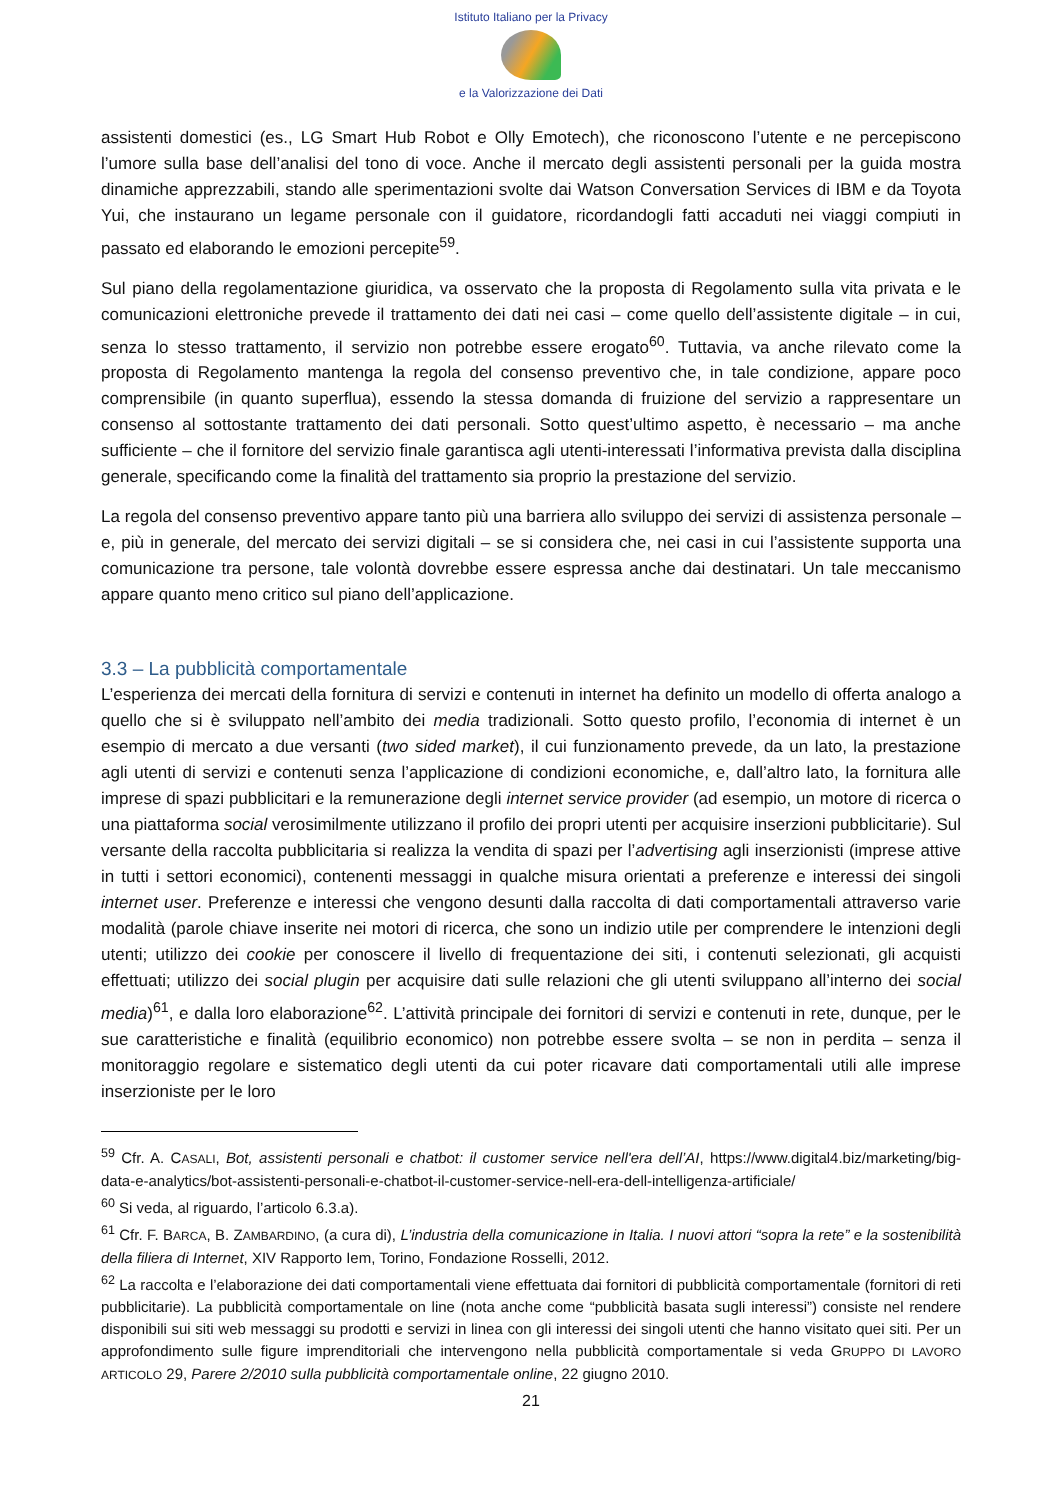Istituto Italiano per la Privacy
e la Valorizzazione dei Dati
assistenti domestici (es., LG Smart Hub Robot e Olly Emotech), che riconoscono l’utente e ne percepiscono l’umore sulla base dell’analisi del tono di voce. Anche il mercato degli assistenti personali per la guida mostra dinamiche apprezzabili, stando alle sperimentazioni svolte dai Watson Conversation Services di IBM e da Toyota Yui, che instaurano un legame personale con il guidatore, ricordandogli fatti accaduti nei viaggi compiuti in passato ed elaborando le emozioni percepite<sup>59</sup>.
Sul piano della regolamentazione giuridica, va osservato che la proposta di Regolamento sulla vita privata e le comunicazioni elettroniche prevede il trattamento dei dati nei casi – come quello dell’assistente digitale – in cui, senza lo stesso trattamento, il servizio non potrebbe essere erogato<sup>60</sup>. Tuttavia, va anche rilevato come la proposta di Regolamento mantenga la regola del consenso preventivo che, in tale condizione, appare poco comprensibile (in quanto superflua), essendo la stessa domanda di fruizione del servizio a rappresentare un consenso al sottostante trattamento dei dati personali. Sotto quest’ultimo aspetto, è necessario – ma anche sufficiente – che il fornitore del servizio finale garantisca agli utenti-interessati l’informativa prevista dalla disciplina generale, specificando come la finalità del trattamento sia proprio la prestazione del servizio.
La regola del consenso preventivo appare tanto più una barriera allo sviluppo dei servizi di assistenza personale – e, più in generale, del mercato dei servizi digitali – se si considera che, nei casi in cui l’assistente supporta una comunicazione tra persone, tale volontà dovrebbe essere espressa anche dai destinatari. Un tale meccanismo appare quanto meno critico sul piano dell’applicazione.
3.3 – La pubblicità comportamentale
L’esperienza dei mercati della fornitura di servizi e contenuti in internet ha definito un modello di offerta analogo a quello che si è sviluppato nell’ambito dei media tradizionali. Sotto questo profilo, l’economia di internet è un esempio di mercato a due versanti (two sided market), il cui funzionamento prevede, da un lato, la prestazione agli utenti di servizi e contenuti senza l’applicazione di condizioni economiche, e, dall’altro lato, la fornitura alle imprese di spazi pubblicitari e la remunerazione degli internet service provider (ad esempio, un motore di ricerca o una piattaforma social verosimilmente utilizzano il profilo dei propri utenti per acquisire inserzioni pubblicitarie). Sul versante della raccolta pubblicitaria si realizza la vendita di spazi per l’advertising agli inserzionisti (imprese attive in tutti i settori economici), contenenti messaggi in qualche misura orientati a preferenze e interessi dei singoli internet user. Preferenze e interessi che vengono desunti dalla raccolta di dati comportamentali attraverso varie modalità (parole chiave inserite nei motori di ricerca, che sono un indizio utile per comprendere le intenzioni degli utenti; utilizzo dei cookie per conoscere il livello di frequentazione dei siti, i contenuti selezionati, gli acquisti effettuati; utilizzo dei social plugin per acquisire dati sulle relazioni che gli utenti sviluppano all’interno dei social media)<sup>61</sup>, e dalla loro elaborazione<sup>62</sup>. L’attività principale dei fornitori di servizi e contenuti in rete, dunque, per le sue caratteristiche e finalità (equilibrio economico) non potrebbe essere svolta – se non in perdita – senza il monitoraggio regolare e sistematico degli utenti da cui poter ricavare dati comportamentali utili alle imprese inserzioniste per le loro
<sup>59</sup> Cfr. A. CASALI, Bot, assistenti personali e chatbot: il customer service nell'era dell’AI, https://www.digital4.biz/marketing/big-data-e-analytics/bot-assistenti-personali-e-chatbot-il-customer-service-nell-era-dell-intelligenza-artificiale/
<sup>60</sup> Si veda, al riguardo, l’articolo 6.3.a).
<sup>61</sup> Cfr. F. BARCA, B. ZAMBARDINO, (a cura di), L’industria della comunicazione in Italia. I nuovi attori “sopra la rete” e la sostenibilità della filiera di Internet, XIV Rapporto Iem, Torino, Fondazione Rosselli, 2012.
<sup>62</sup> La raccolta e l’elaborazione dei dati comportamentali viene effettuata dai fornitori di pubblicità comportamentale (fornitori di reti pubblicitarie). La pubblicità comportamentale on line (nota anche come “pubblicità basata sugli interessi”) consiste nel rendere disponibili sui siti web messaggi su prodotti e servizi in linea con gli interessi dei singoli utenti che hanno visitato quei siti. Per un approfondimento sulle figure imprenditoriali che intervengono nella pubblicità comportamentale si veda GRUPPO DI LAVORO ARTICOLO 29, Parere 2/2010 sulla pubblicità comportamentale online, 22 giugno 2010.
21